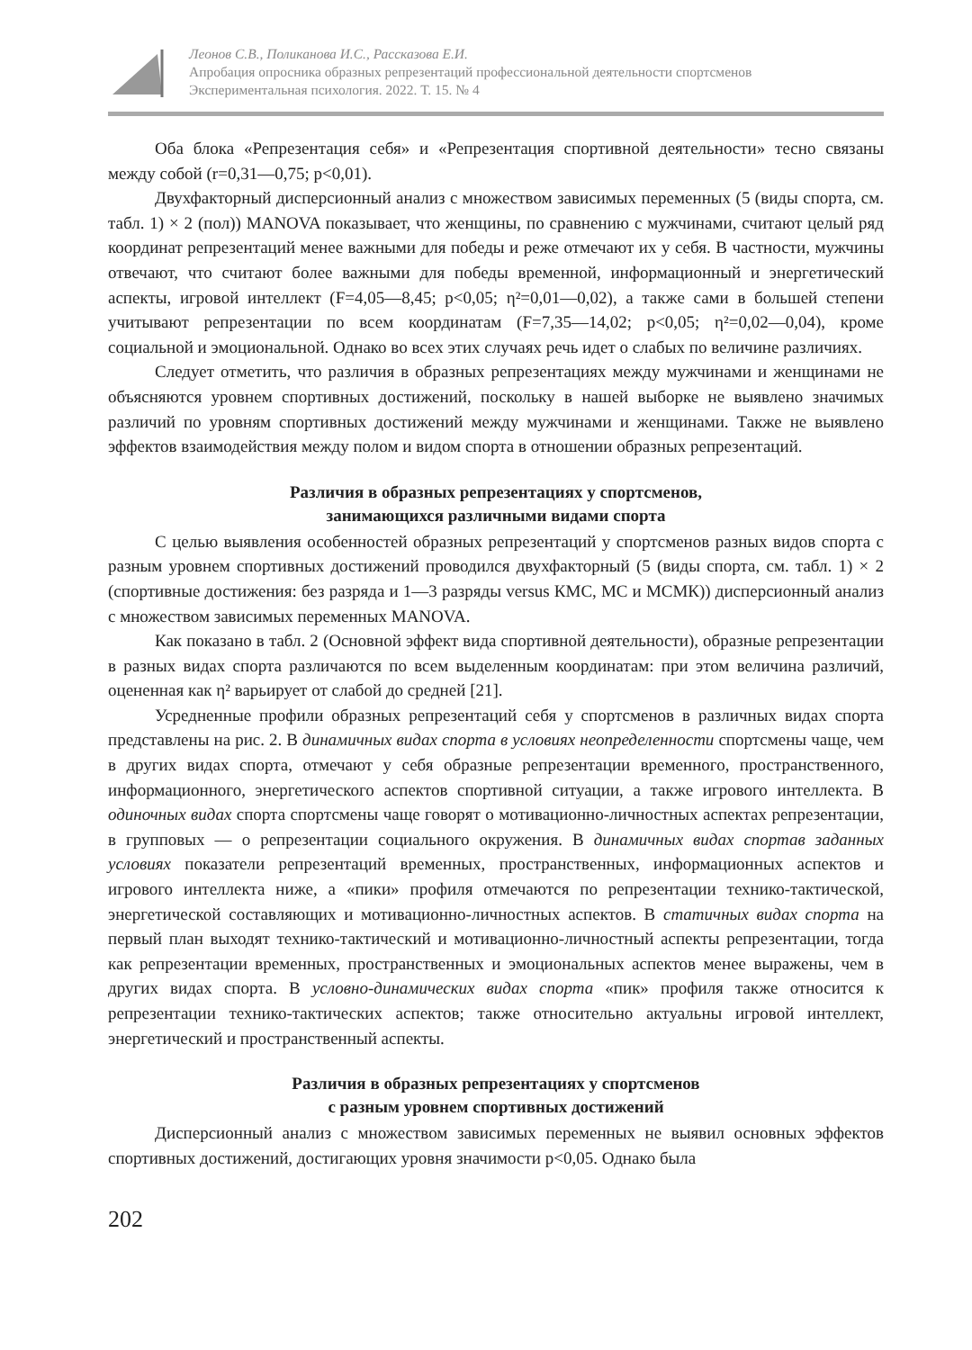Леонов С.В., Поликанова И.С., Рассказова Е.И.
Апробация опросника образных репрезентаций профессиональной деятельности спортсменов
Экспериментальная психология. 2022. Т. 15. № 4
Оба блока «Репрезентация себя» и «Репрезентация спортивной деятельности» тесно связаны между собой (r=0,31—0,75; p<0,01).
Двухфакторный дисперсионный анализ с множеством зависимых переменных (5 (виды спорта, см. табл. 1) × 2 (пол)) MANOVA показывает, что женщины, по сравнению с мужчинами, считают целый ряд координат репрезентаций менее важными для победы и реже отмечают их у себя. В частности, мужчины отвечают, что считают более важными для победы временной, информационный и энергетический аспекты, игровой интеллект (F=4,05—8,45; p<0,05; η²=0,01—0,02), а также сами в большей степени учитывают репрезентации по всем координатам (F=7,35—14,02; p<0,05; η²=0,02—0,04), кроме социальной и эмоциональной. Однако во всех этих случаях речь идет о слабых по величине различиях.
Следует отметить, что различия в образных репрезентациях между мужчинами и женщинами не объясняются уровнем спортивных достижений, поскольку в нашей выборке не выявлено значимых различий по уровням спортивных достижений между мужчинами и женщинами. Также не выявлено эффектов взаимодействия между полом и видом спорта в отношении образных репрезентаций.
Различия в образных репрезентациях у спортсменов,
занимающихся различными видами спорта
С целью выявления особенностей образных репрезентаций у спортсменов разных видов спорта с разным уровнем спортивных достижений проводился двухфакторный (5 (виды спорта, см. табл. 1) × 2 (спортивные достижения: без разряда и 1—3 разряды versus КМС, МС и МСМК)) дисперсионный анализ с множеством зависимых переменных MANOVA.
Как показано в табл. 2 (Основной эффект вида спортивной деятельности), образные репрезентации в разных видах спорта различаются по всем выделенным координатам: при этом величина различий, оцененная как η² варьирует от слабой до средней [21].
Усредненные профили образных репрезентаций себя у спортсменов в различных видах спорта представлены на рис. 2. В динамичных видах спорта в условиях неопределенности спортсмены чаще, чем в других видах спорта, отмечают у себя образные репрезентации временного, пространственного, информационного, энергетического аспектов спортивной ситуации, а также игрового интеллекта. В одиночных видах спорта спортсмены чаще говорят о мотивационно-личностных аспектах репрезентации, в групповых — о репрезентации социального окружения. В динамичных видах спортав заданных условиях показатели репрезентаций временных, пространственных, информационных аспектов и игрового интеллекта ниже, а «пики» профиля отмечаются по репрезентации технико-тактической, энергетической составляющих и мотивационно-личностных аспектов. В статичных видах спорта на первый план выходят технико-тактический и мотивационно-личностный аспекты репрезентации, тогда как репрезентации временных, пространственных и эмоциональных аспектов менее выражены, чем в других видах спорта. В условно-динамических видах спорта «пик» профиля также относится к репрезентации технико-тактических аспектов; также относительно актуальны игровой интеллект, энергетический и пространственный аспекты.
Различия в образных репрезентациях у спортсменов
с разным уровнем спортивных достижений
Дисперсионный анализ с множеством зависимых переменных не выявил основных эффектов спортивных достижений, достигающих уровня значимости p<0,05. Однако была
202